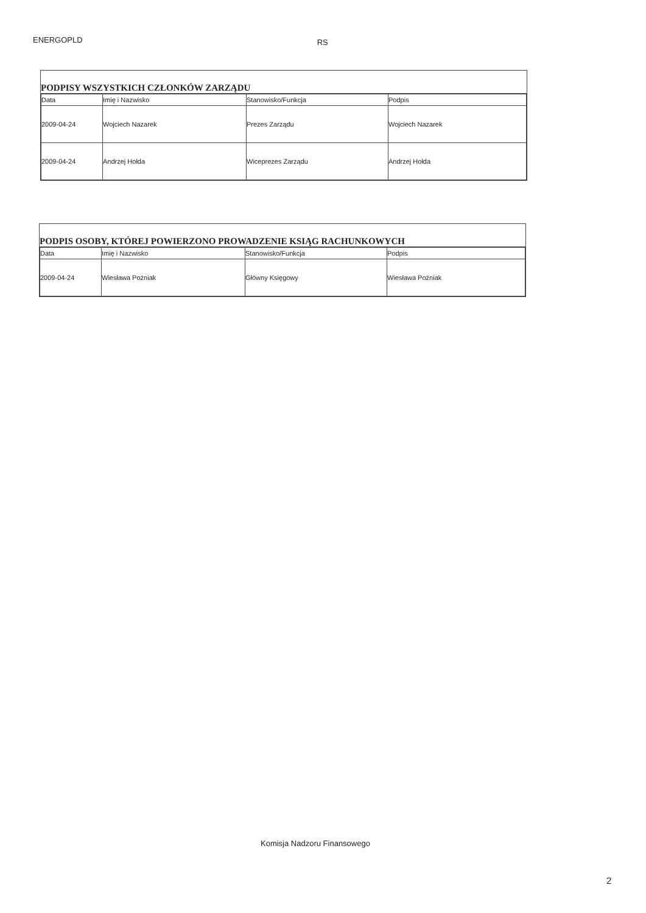ENERGOPLD RS
PODPISY WSZYSTKICH CZŁONKÓW ZARZĄDU
| Data | Imię i Nazwisko | Stanowisko/Funkcja | Podpis |
| --- | --- | --- | --- |
| 2009-04-24 | Wojciech Nazarek | Prezes Zarządu | Wojciech Nazarek |
| 2009-04-24 | Andrzej Hołda | Wiceprezes Zarządu | Andrzej Hołda |
PODPIS OSOBY, KTÓREJ POWIERZONO PROWADZENIE KSIĄG RACHUNKOWYCH
| Data | Imię i Nazwisko | Stanowisko/Funkcja | Podpis |
| --- | --- | --- | --- |
| 2009-04-24 | Wiesława Poźniak | Główny Księgowy | Wiesława Poźniak |
Komisja Nadzoru Finansowego
2